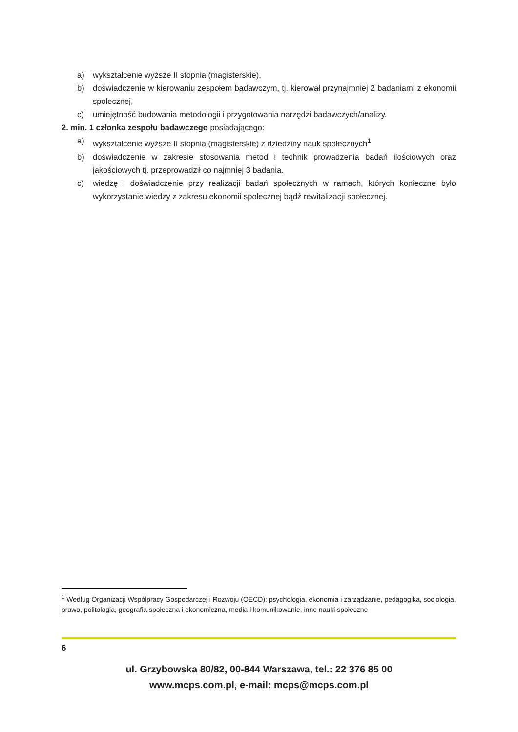a) wykształcenie wyższe II stopnia (magisterskie),
b) doświadczenie w kierowaniu zespołem badawczym, tj. kierował przynajmniej 2 badaniami z ekonomii społecznej,
c) umiejętność budowania metodologii i przygotowania narzędzi badawczych/analizy.
2. min. 1 członka zespołu badawczego posiadającego:
a) wykształcenie wyższe II stopnia (magisterskie) z dziedziny nauk społecznych<sup>1</sup>
b) doświadczenie w zakresie stosowania metod i technik prowadzenia badań ilościowych oraz jakościowych tj. przeprowadził co najmniej 3 badania.
c) wiedzę i doświadczenie przy realizacji badań społecznych w ramach, których konieczne było wykorzystanie wiedzy z zakresu ekonomii społecznej bądź rewitalizacji społecznej.
<sup>1</sup> Według Organizacji Współpracy Gospodarczej i Rozwoju (OECD): psychologia, ekonomia i zarządzanie, pedagogika, socjologia, prawo, politologia, geografia społeczna i ekonomiczna, media i komunikowanie, inne nauki społeczne
6
ul. Grzybowska 80/82, 00-844 Warszawa, tel.: 22 376 85 00
www.mcps.com.pl, e-mail: mcps@mcps.com.pl